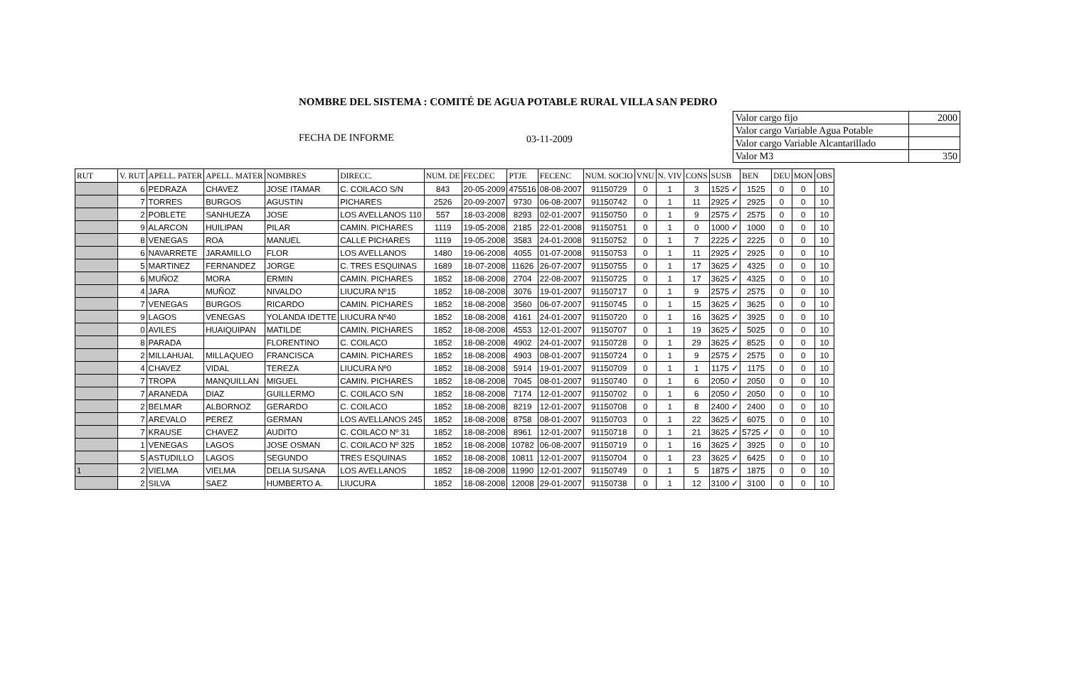NOMBRE DEL SISTEMA : COMITÉ DE AGUA POTABLE RURAL VILLA SAN PEDRO
FECHA DE INFORME 03-11-2009
| Valor cargo fijo | 2000 |
| Valor cargo Variable Agua Potable | |
| Valor cargo Variable Alcantarillado | |
| Valor M3 | 350 |
| RUT | V. RUT | APELL. PATER | APELL. MATER | NOMBRES | DIRECC. | NUM. DE | FECDEC | PTJE | FECENC | NUM. SOCIO | VNU | N. VIV | CONS | SUSB | BEN | DEU | MON | OBS |
| --- | --- | --- | --- | --- | --- | --- | --- | --- | --- | --- | --- | --- | --- | --- | --- | --- | --- | --- |
| | 6 | PEDRAZA | CHAVEZ | JOSE ITAMAR | C. COILACO S/N | 843 | 20-05-2009 | 475516 | 08-08-2007 | 91150729 | 0 | 1 | 3 | 1525 ✓ | 1525 | 0 | 0 | 10 |
| | 7 | TORRES | BURGOS | AGUSTIN | PICHARES | 2526 | 20-09-2007 | 9730 | 06-08-2007 | 91150742 | 0 | 1 | 11 | 2925 ✓ | 2925 | 0 | 0 | 10 |
| | 2 | POBLETE | SANHUEZA | JOSE | LOS AVELLANOS 110 | 557 | 18-03-2008 | 8293 | 02-01-2007 | 91150750 | 0 | 1 | 9 | 2575 ✓ | 2575 | 0 | 0 | 10 |
| | 9 | ALARCON | HUILIPAN | PILAR | CAMIN. PICHARES | 1119 | 19-05-2008 | 2185 | 22-01-2008 | 91150751 | 0 | 1 | 0 | 1000 ✓ | 1000 | 0 | 0 | 10 |
| | 8 | VENEGAS | ROA | MANUEL | CALLE PICHARES | 1119 | 19-05-2008 | 3583 | 24-01-2008 | 91150752 | 0 | 1 | 7 | 2225 ✓ | 2225 | 0 | 0 | 10 |
| | 6 | NAVARRETE | JARAMILLO | FLOR | LOS AVELLANOS | 1480 | 19-06-2008 | 4055 | 01-07-2008 | 91150753 | 0 | 1 | 11 | 2925 ✓ | 2925 | 0 | 0 | 10 |
| | 5 | MARTINEZ | FERNANDEZ | JORGE | C. TRES ESQUINAS | 1689 | 18-07-2008 | 11626 | 26-07-2007 | 91150755 | 0 | 1 | 17 | 3625 ✓ | 4325 | 0 | 0 | 10 |
| | 6 | MUÑOZ | MORA | ERMIN | CAMIN. PICHARES | 1852 | 18-08-2008 | 2704 | 22-08-2007 | 91150725 | 0 | 1 | 17 | 3625 ✓ | 4325 | 0 | 0 | 10 |
| | 4 | JARA | MUÑOZ | NIVALDO | LIUCURA Nº15 | 1852 | 18-08-2008 | 3076 | 19-01-2007 | 91150717 | 0 | 1 | 9 | 2575 ✓ | 2575 | 0 | 0 | 10 |
| | 7 | VENEGAS | BURGOS | RICARDO | CAMIN. PICHARES | 1852 | 18-08-2008 | 3560 | 06-07-2007 | 91150745 | 0 | 1 | 15 | 3625 ✓ | 3625 | 0 | 0 | 10 |
| | 9 | LAGOS | VENEGAS | YOLANDA IDETTE | LIUCURA Nº40 | 1852 | 18-08-2008 | 4161 | 24-01-2007 | 91150720 | 0 | 1 | 16 | 3625 ✓ | 3925 | 0 | 0 | 10 |
| | 0 | AVILES | HUAIQUIPAN | MATILDE | CAMIN. PICHARES | 1852 | 18-08-2008 | 4553 | 12-01-2007 | 91150707 | 0 | 1 | 19 | 3625 ✓ | 5025 | 0 | 0 | 10 |
| | 8 | PARADA | | FLORENTINO | C. COILACO | 1852 | 18-08-2008 | 4902 | 24-01-2007 | 91150728 | 0 | 1 | 29 | 3625 ✓ | 8525 | 0 | 0 | 10 |
| | 2 | MILLAHUAL | MILLAQUEO | FRANCISCA | CAMIN. PICHARES | 1852 | 18-08-2008 | 4903 | 08-01-2007 | 91150724 | 0 | 1 | 9 | 2575 ✓ | 2575 | 0 | 0 | 10 |
| | 4 | CHAVEZ | VIDAL | TEREZA | LIUCURA Nº0 | 1852 | 18-08-2008 | 5914 | 19-01-2007 | 91150709 | 0 | 1 | 1 | 1175 ✓ | 1175 | 0 | 0 | 10 |
| | 7 | TROPA | MANQUILLAN | MIGUEL | CAMIN. PICHARES | 1852 | 18-08-2008 | 7045 | 08-01-2007 | 91150740 | 0 | 1 | 6 | 2050 ✓ | 2050 | 0 | 0 | 10 |
| | 7 | ARANEDA | DIAZ | GUILLERMO | C. COILACO S/N | 1852 | 18-08-2008 | 7174 | 12-01-2007 | 91150702 | 0 | 1 | 6 | 2050 ✓ | 2050 | 0 | 0 | 10 |
| | 2 | BELMAR | ALBORNOZ | GERARDO | C. COILACO | 1852 | 18-08-2008 | 8219 | 12-01-2007 | 91150708 | 0 | 1 | 8 | 2400 ✓ | 2400 | 0 | 0 | 10 |
| | 7 | AREVALO | PEREZ | GERMAN | LOS AVELLANOS 245 | 1852 | 18-08-2008 | 8758 | 08-01-2007 | 91150703 | 0 | 1 | 22 | 3625 ✓ | 6075 | 0 | 0 | 10 |
| | 7 | KRAUSE | CHAVEZ | AUDITO | C. COILACO Nº 31 | 1852 | 18-08-2008 | 8961 | 12-01-2007 | 91150718 | 0 | 1 | 21 | 3625 ✓ | 5725 ✓ | 0 | 0 | 10 |
| | 1 | VENEGAS | LAGOS | JOSE OSMAN | C. COILACO Nº 325 | 1852 | 18-08-2008 | 10782 | 06-08-2007 | 91150719 | 0 | 1 | 16 | 3625 ✓ | 3925 | 0 | 0 | 10 |
| | 5 | ASTUDILLO | LAGOS | SEGUNDO | TRES ESQUINAS | 1852 | 18-08-2008 | 10811 | 12-01-2007 | 91150704 | 0 | 1 | 23 | 3625 ✓ | 6425 | 0 | 0 | 10 |
| 1 | 2 | VIELMA | VIELMA | DELIA SUSANA | LOS AVELLANOS | 1852 | 18-08-2008 | 11990 | 12-01-2007 | 91150749 | 0 | 1 | 5 | 1875 ✓ | 1875 | 0 | 0 | 10 |
| | 2 | SILVA | SAEZ | HUMBERTO A. | LIUCURA | 1852 | 18-08-2008 | 12008 | 29-01-2007 | 91150738 | 0 | 1 | 12 | 3100 ✓ | 3100 | 0 | 0 | 10 |